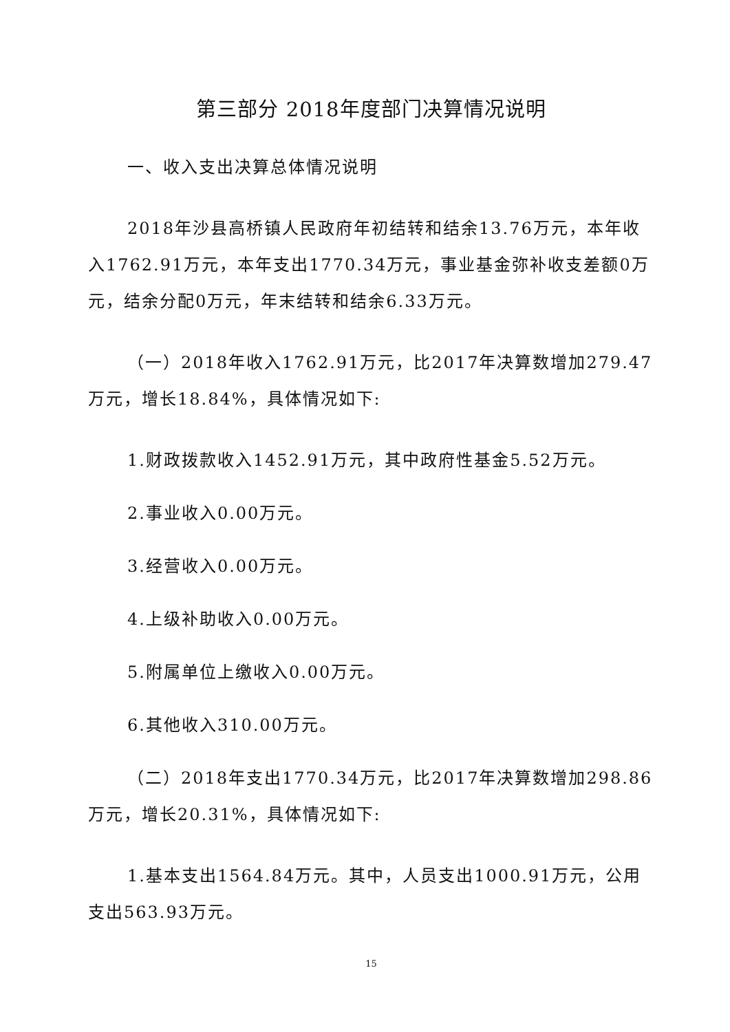第三部分 2018年度部门决算情况说明
一、收入支出决算总体情况说明
2018年沙县高桥镇人民政府年初结转和结余13.76万元，本年收入1762.91万元，本年支出1770.34万元，事业基金弥补收支差额0万元，结余分配0万元，年末结转和结余6.33万元。
（一）2018年收入1762.91万元，比2017年决算数增加279.47万元，增长18.84%，具体情况如下:
1.财政拨款收入1452.91万元，其中政府性基金5.52万元。
2.事业收入0.00万元。
3.经营收入0.00万元。
4.上级补助收入0.00万元。
5.附属单位上缴收入0.00万元。
6.其他收入310.00万元。
（二）2018年支出1770.34万元，比2017年决算数增加298.86万元，增长20.31%，具体情况如下:
1.基本支出1564.84万元。其中，人员支出1000.91万元，公用支出563.93万元。
15